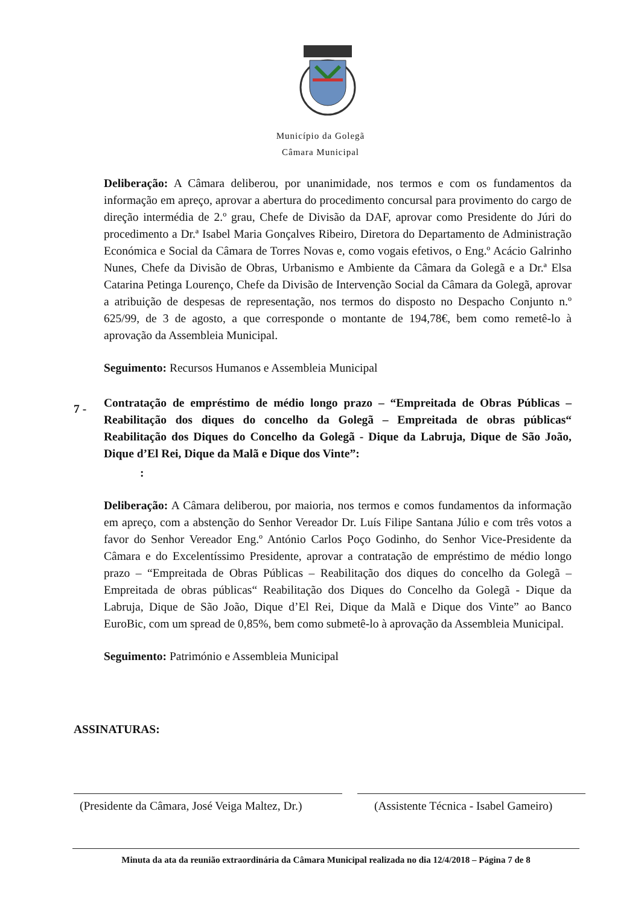Município da Golegã
Câmara Municipal
Deliberação: A Câmara deliberou, por unanimidade, nos termos e com os fundamentos da informação em apreço, aprovar a abertura do procedimento concursal para provimento do cargo de direção intermédia de 2.º grau, Chefe de Divisão da DAF, aprovar como Presidente do Júri do procedimento a Dr.ª Isabel Maria Gonçalves Ribeiro, Diretora do Departamento de Administração Económica e Social da Câmara de Torres Novas e, como vogais efetivos, o Eng.º Acácio Galrinho Nunes, Chefe da Divisão de Obras, Urbanismo e Ambiente da Câmara da Golegã e a Dr.ª Elsa Catarina Petinga Lourenço, Chefe da Divisão de Intervenção Social da Câmara da Golegã, aprovar a atribuição de despesas de representação, nos termos do disposto no Despacho Conjunto n.º 625/99, de 3 de agosto, a que corresponde o montante de 194,78€, bem como remetê-lo à aprovação da Assembleia Municipal.
Seguimento: Recursos Humanos e Assembleia Municipal
7 -
Contratação de empréstimo de médio longo prazo – “Empreitada de Obras Públicas – Reabilitação dos diques do concelho da Golegã – Empreitada de obras públicas“ Reabilitação dos Diques do Concelho da Golegã - Dique da Labruja, Dique de São João, Dique d’El Rei, Dique da Malã e Dique dos Vinte”:
:
Deliberação: A Câmara deliberou, por maioria, nos termos e comos fundamentos da informação em apreço, com a abstenção do Senhor Vereador Dr. Luís Filipe Santana Júlio e com três votos a favor do Senhor Vereador Eng.º António Carlos Poço Godinho, do Senhor Vice-Presidente da Câmara e do Excelentíssimo Presidente, aprovar a contratação de empréstimo de médio longo prazo – “Empreitada de Obras Públicas – Reabilitação dos diques do concelho da Golegã – Empreitada de obras públicas“ Reabilitação dos Diques do Concelho da Golegã - Dique da Labruja, Dique de São João, Dique d’El Rei, Dique da Malã e Dique dos Vinte” ao Banco EuroBic, com um spread de 0,85%, bem como submetê-lo à aprovação da Assembleia Municipal.
Seguimento: Património e Assembleia Municipal
ASSINATURAS:
(Presidente da Câmara, José Veiga Maltez, Dr.)
(Assistente Técnica - Isabel Gameiro)
Minuta da ata da reunião extraordinária da Câmara Municipal realizada no dia 12/4/2018 – Página 7 de 8